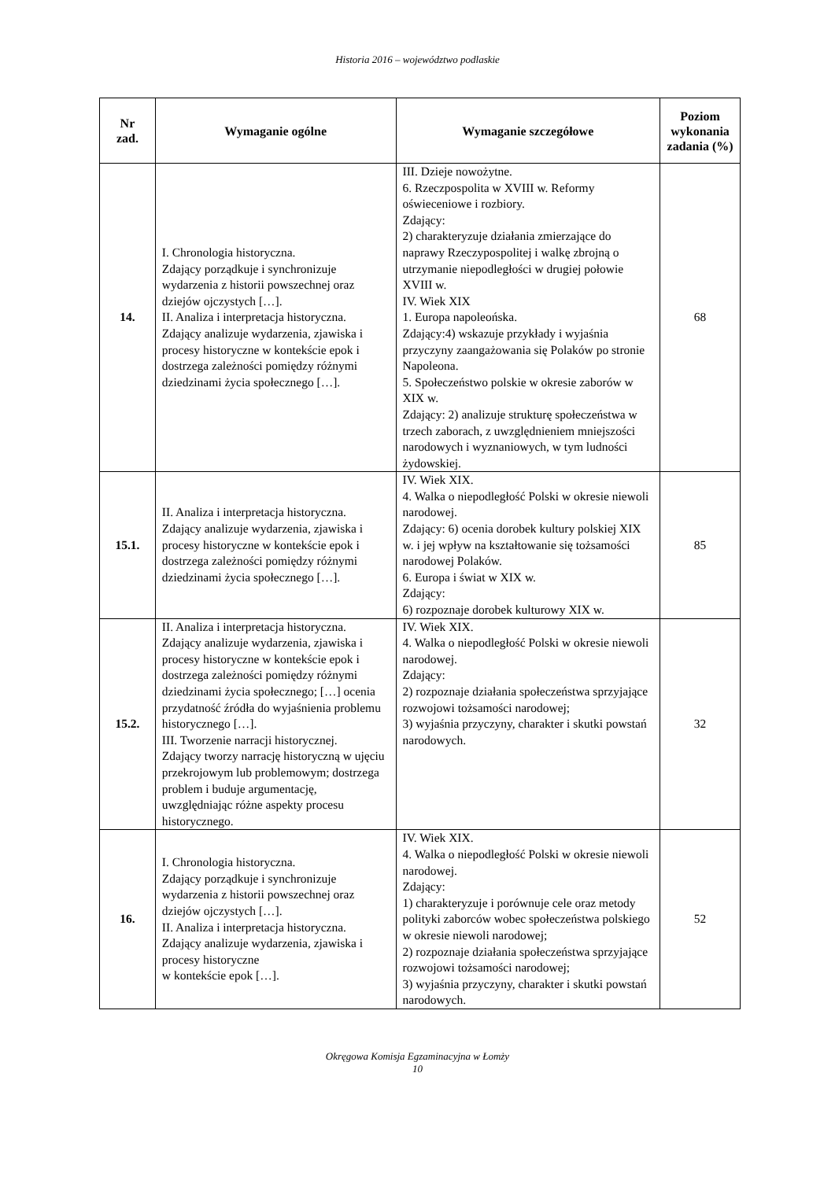Historia 2016 – województwo podlaskie
| Nr zad. | Wymaganie ogólne | Wymaganie szczegółowe | Poziom wykonania zadania (%) |
| --- | --- | --- | --- |
| 14. | I. Chronologia historyczna. Zdający porządkuje i synchronizuje wydarzenia z historii powszechnej oraz dziejów ojczystych […]. II. Analiza i interpretacja historyczna. Zdający analizuje wydarzenia, zjawiska i procesy historyczne w kontekście epok i dostrzega zależności pomiędzy różnymi dziedzinami życia społecznego […]. | III. Dzieje nowożytne. 6. Rzeczpospolita w XVIII w. Reformy oświeceniowe i rozbiory. Zdający: 2) charakteryzuje działania zmierzające do naprawy Rzeczypospolitej i walkę zbrojną o utrzymanie niepodległości w drugiej połowie XVIII w. IV. Wiek XIX 1. Europa napoleońska. Zdający:4) wskazuje przykłady i wyjaśnia przyczyny zaangażowania się Polaków po stronie Napoleona. 5. Społeczeństwo polskie w okresie zaborów w XIX w. Zdający: 2) analizuje strukturę społeczeństwa w trzech zaborach, z uwzględnieniem mniejszości narodowych i wyznaniowych, w tym ludności żydowskiej. | 68 |
| 15.1. | II. Analiza i interpretacja historyczna. Zdający analizuje wydarzenia, zjawiska i procesy historyczne w kontekście epok i dostrzega zależności pomiędzy różnymi dziedzinami życia społecznego […]. | IV. Wiek XIX. 4. Walka o niepodległość Polski w okresie niewoli narodowej. Zdający: 6) ocenia dorobek kultury polskiej XIX w. i jej wpływ na kształtowanie się tożsamości narodowej Polaków. 6. Europa i świat w XIX w. Zdający: 6) rozpoznaje dorobek kulturowy XIX w. | 85 |
| 15.2. | II. Analiza i interpretacja historyczna. Zdający analizuje wydarzenia, zjawiska i procesy historyczne w kontekście epok i dostrzega zależności pomiędzy różnymi dziedzinami życia społecznego; […] ocenia przydatność źródła do wyjaśnienia problemu historycznego […]. III. Tworzenie narracji historycznej. Zdający tworzy narrację historyczną w ujęciu przekrojowym lub problemowym; dostrzega problem i buduje argumentację, uwzględniając różne aspekty procesu historycznego. | IV. Wiek XIX. 4. Walka o niepodległość Polski w okresie niewoli narodowej. Zdający: 2) rozpoznaje działania społeczeństwa sprzyjające rozwojowi tożsamości narodowej; 3) wyjaśnia przyczyny, charakter i skutki powstań narodowych. | 32 |
| 16. | I. Chronologia historyczna. Zdający porządkuje i synchronizuje wydarzenia z historii powszechnej oraz dziejów ojczystych […]. II. Analiza i interpretacja historyczna. Zdający analizuje wydarzenia, zjawiska i procesy historyczne w kontekście epok […]. | IV. Wiek XIX. 4. Walka o niepodległość Polski w okresie niewoli narodowej. Zdający: 1) charakteryzuje i porównuje cele oraz metody polityki zaborców wobec społeczeństwa polskiego w okresie niewoli narodowej; 2) rozpoznaje działania społeczeństwa sprzyjające rozwojowi tożsamości narodowej; 3) wyjaśnia przyczyny, charakter i skutki powstań narodowych. | 52 |
Okręgowa Komisja Egzaminacyjna w Łomży
10